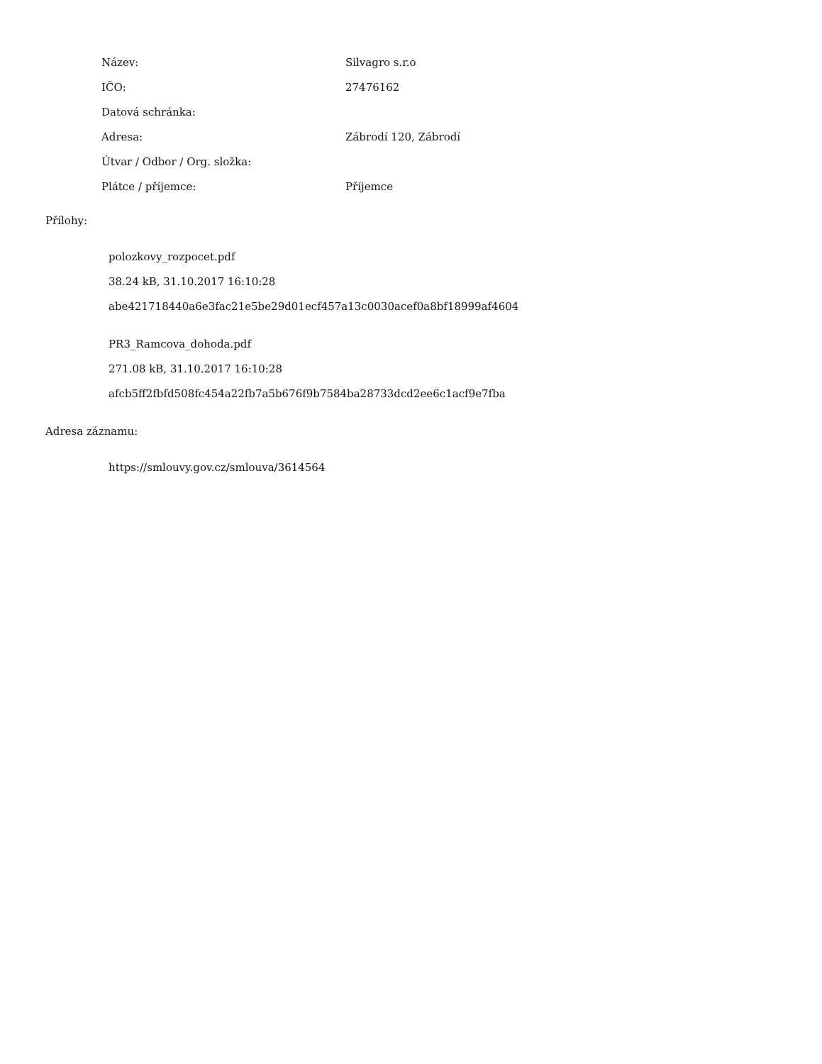| Název: | Silvagro s.r.o |
| IČO: | 27476162 |
| Datová schránka: | |
| Adresa: | Zábrodí 120, Zábrodí |
| Útvar / Odbor / Org. složka: | |
| Plátce / příjemce: | Příjemce |
Přílohy:
polozkovy_rozpocet.pdf
38.24 kB, 31.10.2017 16:10:28
abe421718440a6e3fac21e5be29d01ecf457a13c0030acef0a8bf18999af4604
PR3_Ramcova_dohoda.pdf
271.08 kB, 31.10.2017 16:10:28
afcb5ff2fbfd508fc454a22fb7a5b676f9b7584ba28733dcd2ee6c1acf9e7fba
Adresa záznamu:
https://smlouvy.gov.cz/smlouva/3614564